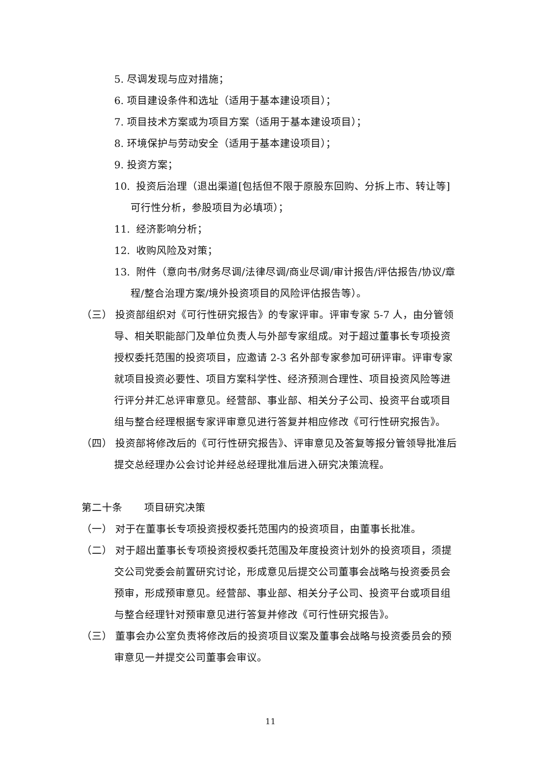5. 尽调发现与应对措施；
6. 项目建设条件和选址（适用于基本建设项目）；
7. 项目技术方案或为项目方案（适用于基本建设项目）；
8. 环境保护与劳动安全（适用于基本建设项目）；
9. 投资方案；
10. 投资后治理（退出渠道[包括但不限于原股东回购、分拆上市、转让等]可行性分析，参股项目为必填项）；
11. 经济影响分析；
12. 收购风险及对策；
13. 附件（意向书/财务尽调/法律尽调/商业尽调/审计报告/评估报告/协议/章程/整合治理方案/境外投资项目的风险评估报告等）。
（三） 投资部组织对《可行性研究报告》的专家评审。评审专家 5-7 人，由分管领导、相关职能部门及单位负责人与外部专家组成。对于超过董事长专项投资授权委托范围的投资项目，应邀请 2-3 名外部专家参加可研评审。评审专家就项目投资必要性、项目方案科学性、经济预测合理性、项目投资风险等进行评分并汇总评审意见。经营部、事业部、相关分子公司、投资平台或项目组与整合经理根据专家评审意见进行答复并相应修改《可行性研究报告》。
（四） 投资部将修改后的《可行性研究报告》、评审意见及答复等报分管领导批准后提交总经理办公会讨论并经总经理批准后进入研究决策流程。
第二十条 项目研究决策
（一） 对于在董事长专项投资授权委托范围内的投资项目，由董事长批准。
（二） 对于超出董事长专项投资授权委托范围及年度投资计划外的投资项目，须提交公司党委会前置研究讨论，形成意见后提交公司董事会战略与投资委员会预审，形成预审意见。经营部、事业部、相关分子公司、投资平台或项目组与整合经理针对预审意见进行答复并修改《可行性研究报告》。
（三） 董事会办公室负责将修改后的投资项目议案及董事会战略与投资委员会的预审意见一并提交公司董事会审议。
11